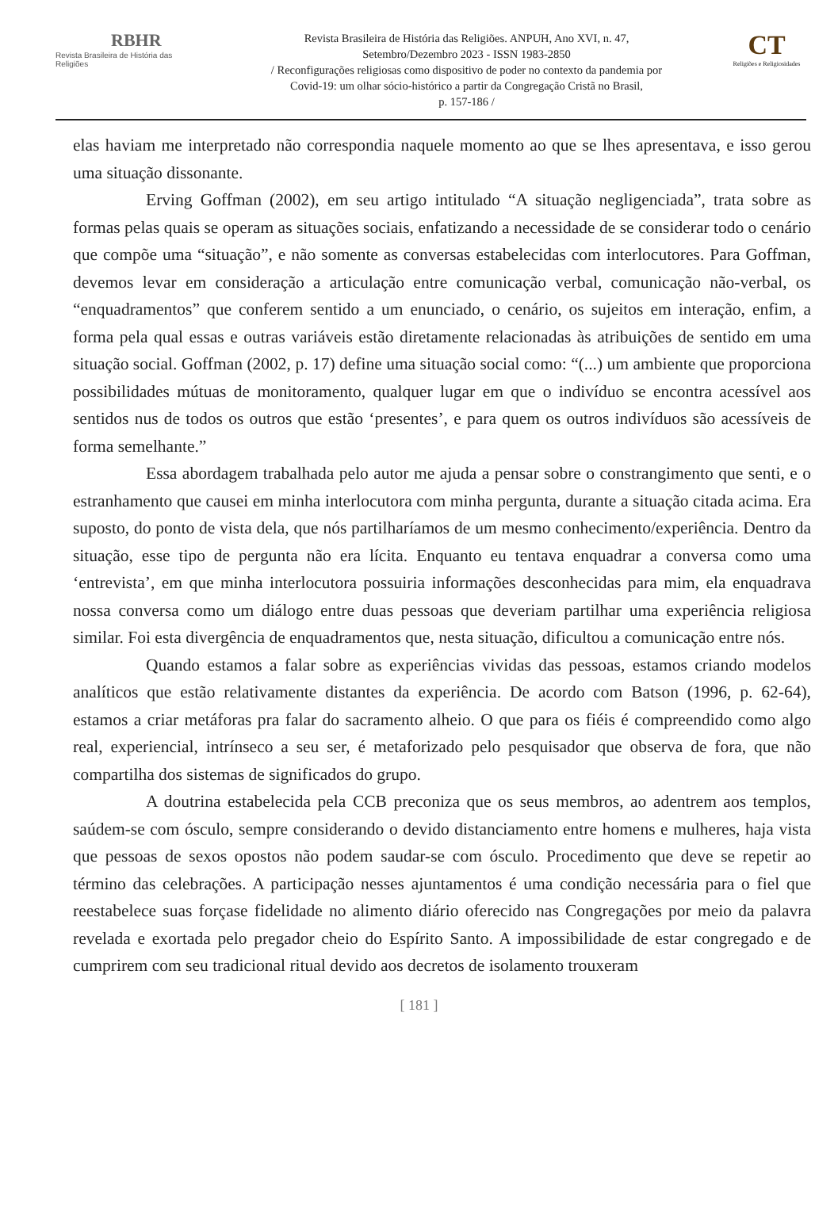RBHR
Revista Brasileira de História das Religiões
Revista Brasileira de História das Religiões. ANPUH, Ano XVI, n. 47,
Setembro/Dezembro 2023 - ISSN 1983-2850
/ Reconfigurações religiosas como dispositivo de poder no contexto da pandemia por
Covid-19: um olhar sócio-histórico a partir da Congregação Cristã no Brasil,
p. 157-186 /
CT
Religiões e Religiosidades
elas haviam me interpretado não correspondia naquele momento ao que se lhes apresentava, e isso gerou uma situação dissonante.
Erving Goffman (2002), em seu artigo intitulado “A situação negligenciada”, trata sobre as formas pelas quais se operam as situações sociais, enfatizando a necessidade de se considerar todo o cenário que compõe uma “situação”, e não somente as conversas estabelecidas com interlocutores. Para Goffman, devemos levar em consideração a articulação entre comunicação verbal, comunicação não-verbal, os “enquadramentos” que conferem sentido a um enunciado, o cenário, os sujeitos em interação, enfim, a forma pela qual essas e outras variáveis estão diretamente relacionadas às atribuições de sentido em uma situação social. Goffman (2002, p. 17) define uma situação social como: “(...) um ambiente que proporciona possibilidades mútuas de monitoramento, qualquer lugar em que o indivíduo se encontra acessível aos sentidos nus de todos os outros que estão ‘presentes’, e para quem os outros indivíduos são acessíveis de forma semelhante.”
Essa abordagem trabalhada pelo autor me ajuda a pensar sobre o constrangimento que senti, e o estranhamento que causei em minha interlocutora com minha pergunta, durante a situação citada acima. Era suposto, do ponto de vista dela, que nós partilharíamos de um mesmo conhecimento/experiência. Dentro da situação, esse tipo de pergunta não era lícita. Enquanto eu tentava enquadrar a conversa como uma ‘entrevista’, em que minha interlocutora possuiria informações desconhecidas para mim, ela enquadrava nossa conversa como um diálogo entre duas pessoas que deveriam partilhar uma experiência religiosa similar. Foi esta divergência de enquadramentos que, nesta situação, dificultou a comunicação entre nós.
Quando estamos a falar sobre as experiências vividas das pessoas, estamos criando modelos analíticos que estão relativamente distantes da experiência. De acordo com Batson (1996, p. 62-64), estamos a criar metáforas pra falar do sacramento alheio. O que para os fiéis é compreendido como algo real, experiencial, intrínseco a seu ser, é metaforizado pelo pesquisador que observa de fora, que não compartilha dos sistemas de significados do grupo.
A doutrina estabelecida pela CCB preconiza que os seus membros, ao adentrem aos templos, saúdem-se com ósculo, sempre considerando o devido distanciamento entre homens e mulheres, haja vista que pessoas de sexos opostos não podem saudar-se com ósculo. Procedimento que deve se repetir ao término das celebrações. A participação nesses ajuntamentos é uma condição necessária para o fiel que reestabelece suas forçase fidelidade no alimento diário oferecido nas Congregações por meio da palavra revelada e exortada pelo pregador cheio do Espírito Santo. A impossibilidade de estar congregado e de cumprirem com seu tradicional ritual devido aos decretos de isolamento trouxeram
[ 181 ]